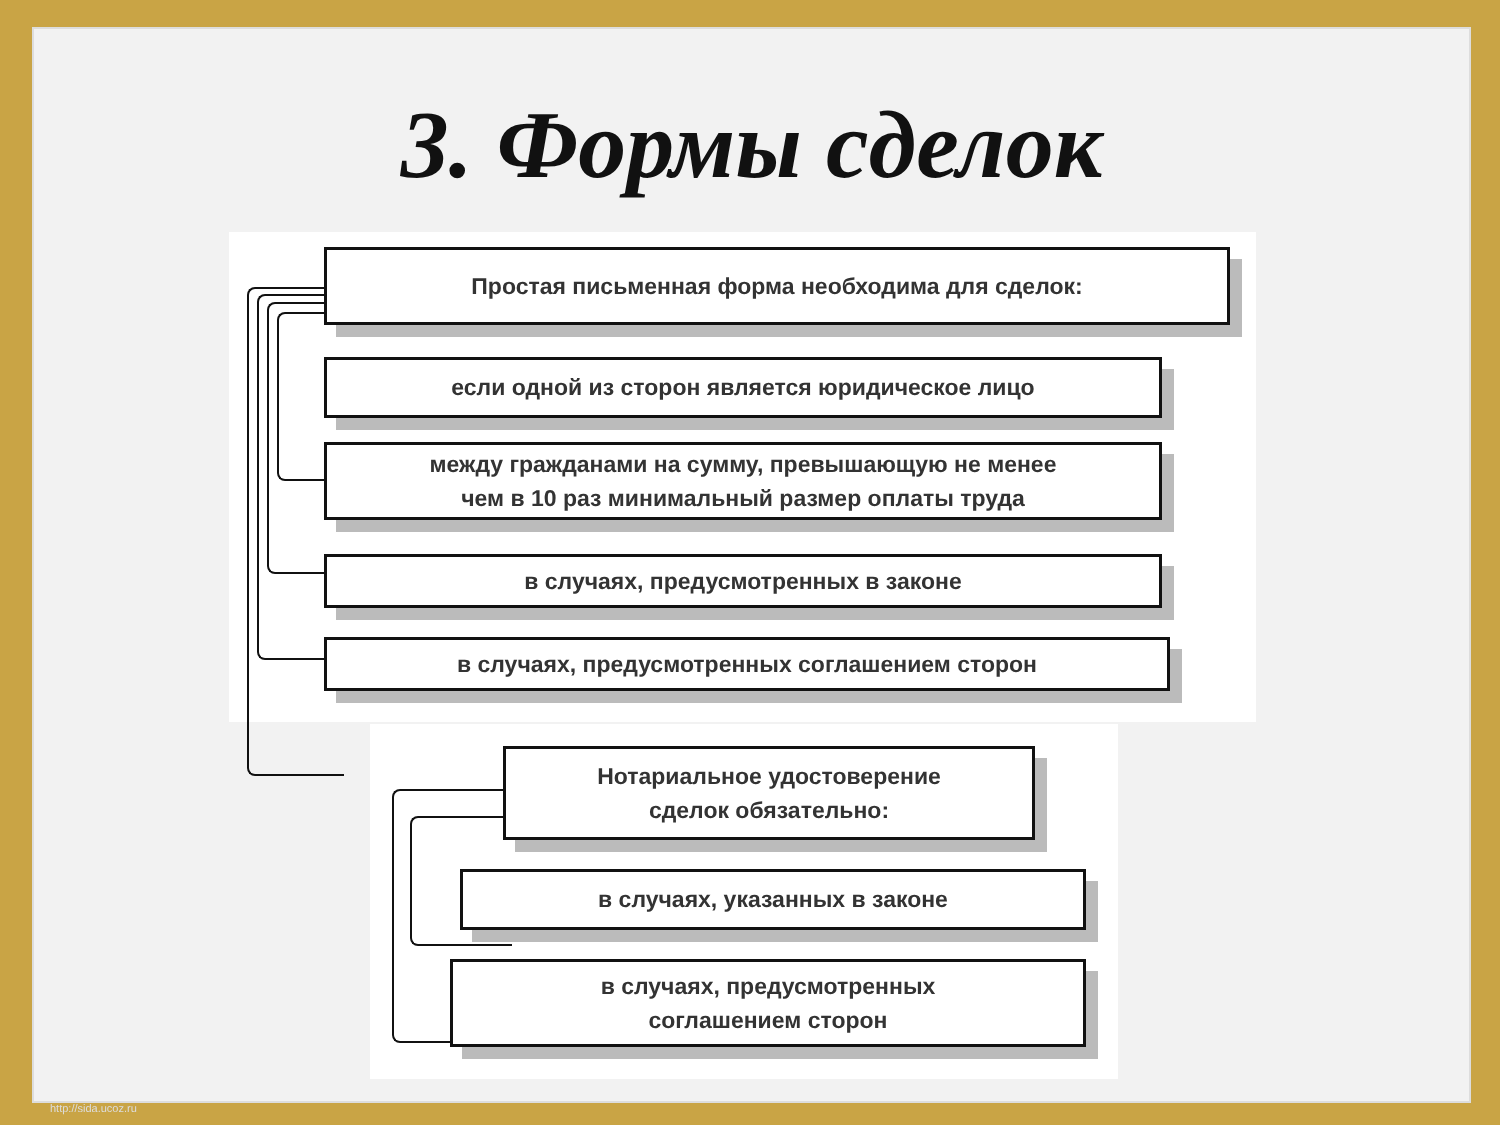3. Формы сделок
Простая письменная форма необходима для сделок:
если одной из сторон является юридическое лицо
между гражданами на сумму, превышающую не менее
чем в 10 раз минимальный размер оплаты труда
в случаях, предусмотренных в законе
в случаях, предусмотренных соглашением сторон
Нотариальное удостоверение
сделок обязательно:
в случаях, указанных в законе
в случаях, предусмотренных
соглашением сторон
http://sida.ucoz.ru